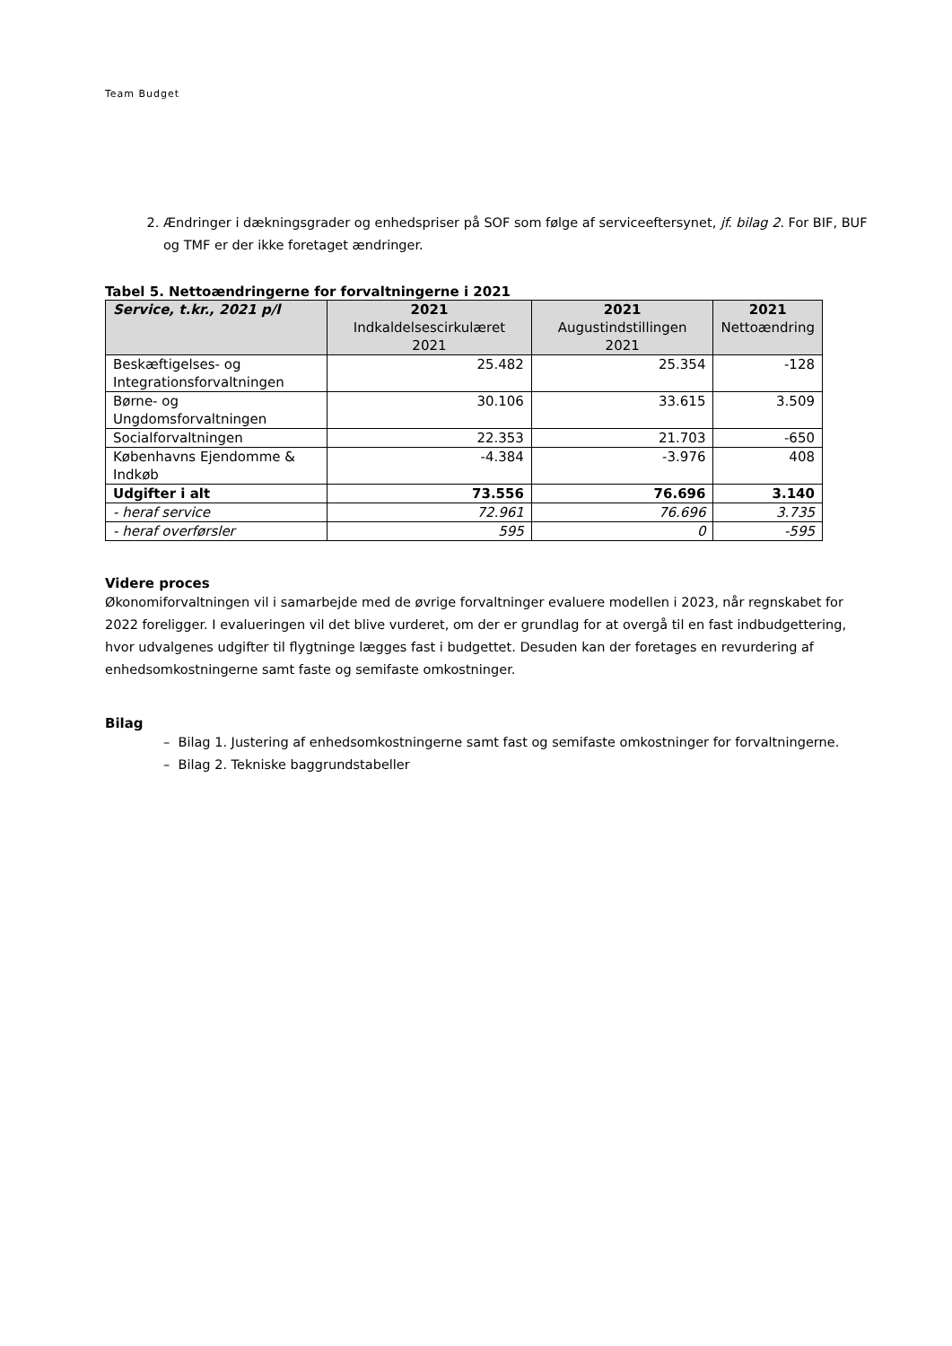Team Budget
2. Ændringer i dækningsgrader og enhedspriser på SOF som følge af serviceeftersynet, jf. bilag 2. For BIF, BUF og TMF er der ikke foretaget ændringer.
Tabel 5. Nettoændringerne for forvaltningerne i 2021
| Service, t.kr., 2021 p/l | 2021 Indkaldelsescirkulæret 2021 | 2021 Augustindstillingen 2021 | 2021 Nettoændring |
| --- | --- | --- | --- |
| Beskæftigelses- og Integrationsforvaltningen | 25.482 | 25.354 | -128 |
| Børne- og Ungdomsforvaltningen | 30.106 | 33.615 | 3.509 |
| Socialforvaltningen | 22.353 | 21.703 | -650 |
| Københavns Ejendomme & Indkøb | -4.384 | -3.976 | 408 |
| Udgifter i alt | 73.556 | 76.696 | 3.140 |
| - heraf service | 72.961 | 76.696 | 3.735 |
| - heraf overførsler | 595 | 0 | -595 |
Videre proces
Økonomiforvaltningen vil i samarbejde med de øvrige forvaltninger evaluere modellen i 2023, når regnskabet for 2022 foreligger. I evalueringen vil det blive vurderet, om der er grundlag for at overgå til en fast indbudgettering, hvor udvalgenes udgifter til flygtninge lægges fast i budgettet. Desuden kan der foretages en revurdering af enhedsomkostningerne samt faste og semifaste omkostninger.
Bilag
– Bilag 1. Justering af enhedsomkostningerne samt fast og semifaste omkostninger for forvaltningerne.
– Bilag 2. Tekniske baggrundstabeller